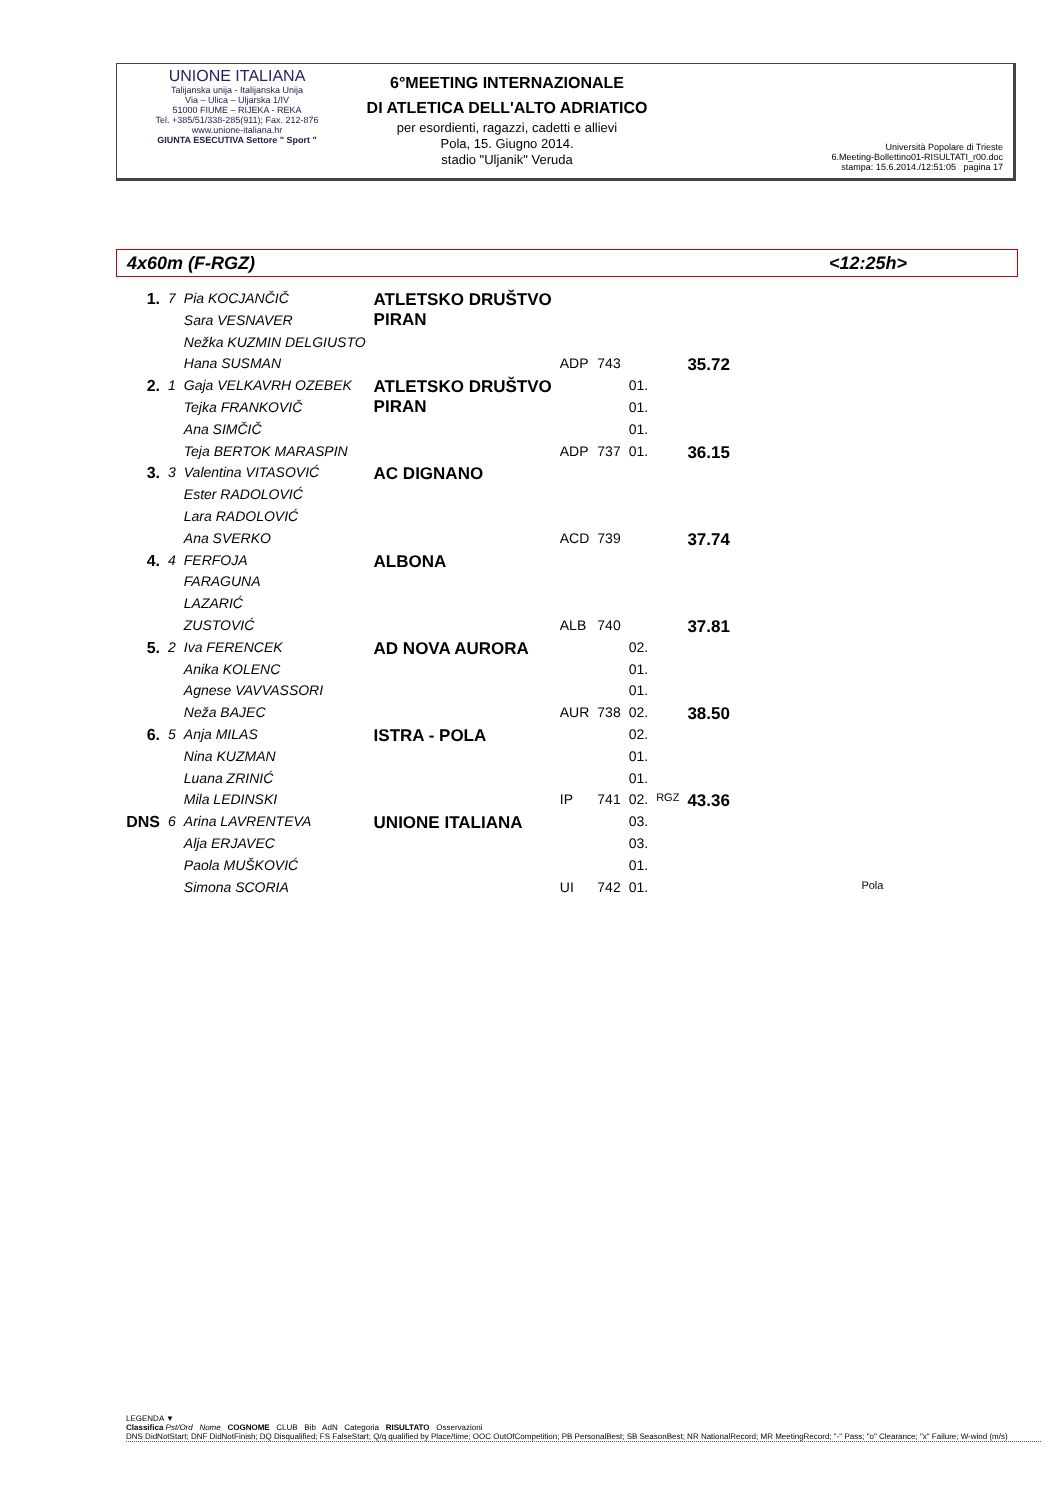UNIONE ITALIANA
Talijanska unija - Italijanska Unija
Via – Ulica – Uljarska 1/IV
51000 FIUME – RIJEKA - REKA
Tel. +385/51/338-285(911); Fax. 212-876
www.unione-italiana.hr
GIUNTA ESECUTIVA Settore " Sport "
6°MEETING INTERNAZIONALE
DI ATLETICA DELL'ALTO ADRIATICO
per esordienti, ragazzi, cadetti e allievi
Pola, 15. Giugno 2014.
stadio "Uljanik" Veruda
Università Popolare di Trieste
6.Meeting-Bollettino01-RISULTATI_r00.doc
stampa: 15.6.2014./12:51:05 pagina 17
4x60m (F-RGZ) <12:25h>
| 1. | 7 | Pia KOCJANČIČ | ATLETSKO DRUŠTVO PIRAN | | | | | | |
| | | Sara VESNAVER | | | | | | | |
| | | Nežka KUZMIN DELGIUSTO | | | | | | | |
| | | Hana SUSMAN | | ADP | 743 | | | 35.72 | |
| 2. | 1 | Gaja VELKAVRH OZEBEK | ATLETSKO DRUŠTVO PIRAN | | | 01. | | | |
| | | Tejka FRANKOVIČ | | | | 01. | | | |
| | | Ana SIMČIČ | | | | 01. | | | |
| | | Teja BERTOK MARASPIN | | ADP | 737 | 01. | | 36.15 | |
| 3. | 3 | Valentina VITASOVIĆ | AC DIGNANO | | | | | | |
| | | Ester RADOLOVIĆ | | | | | | | |
| | | Lara RADOLOVIĆ | | | | | | | |
| | | Ana SVERKO | | ACD | 739 | | | 37.74 | |
| 4. | 4 | FERFOJA | ALBONA | | | | | | |
| | | FARAGUNA | | | | | | | |
| | | LAZARIĆ | | | | | | | |
| | | ZUSTOVIĆ | | ALB | 740 | | | 37.81 | |
| 5. | 2 | Iva FERENCEK | AD NOVA AURORA | | | 02. | | | |
| | | Anika KOLENC | | | | 01. | | | |
| | | Agnese VAVVASSORI | | | | 01. | | | |
| | | Neža BAJEC | | AUR | 738 | 02. | | 38.50 | |
| 6. | 5 | Anja MILAS | ISTRA - POLA | | | 02. | | | |
| | | Nina KUZMAN | | | | 01. | | | |
| | | Luana ZRINIĆ | | | | 01. | | | |
| | | Mila LEDINSKI | | IP | 741 | 02. | RGZ | 43.36 | |
| DNS | 6 | Arina LAVRENTEVA | UNIONE ITALIANA | | | 03. | | | |
| | | Alja ERJAVEC | | | | 03. | | | |
| | | Paola MUŠKOVIĆ | | | | 01. | | | |
| | | Simona SCORIA | | UI | 742 | 01. | | | Pola |
LEGENDA ▼
Classifica Pst/Ord Nome COGNOME CLUB Bib AdN Categoria RISULTATO Osservazioni
DNS DidNotStart; DNF DidNotFinish; DQ Disqualified; FS FalseStart; Q/q qualified by Place/time; OOC OutOfCompetition; PB PersonalBest; SB SeasonBest; NR NationalRecord; MR MeetingRecord; "-" Pass; "o" Clearance; "x" Failure; W-wind (m/s)